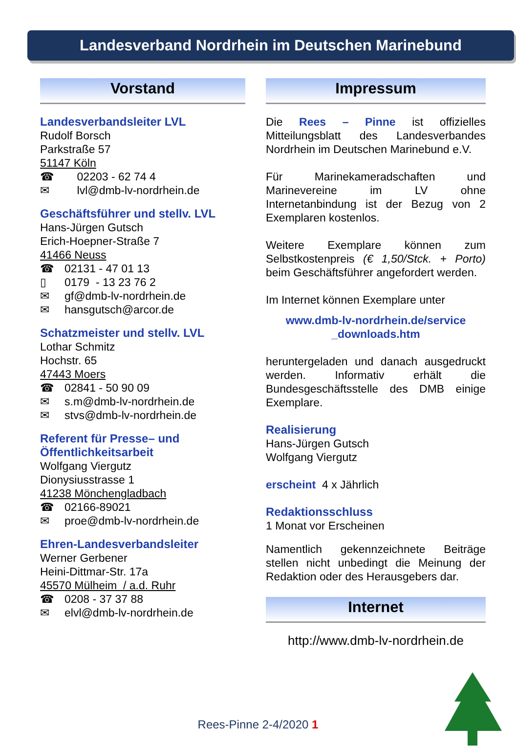Landesverband Nordrhein im Deutschen Marinebund
Vorstand
Landesverbandsleiter LVL
Rudolf Borsch
Parkstraße 57
51147 Köln
☎ 02203 - 62 74 4
✉ lvl@dmb-lv-nordrhein.de
Geschäftsführer und stellv. LVL
Hans-Jürgen Gutsch
Erich-Hoepner-Straße 7
41466 Neuss
☎ 02131 - 47 01 13
▯ 0179 - 13 23 76 2
✉ gf@dmb-lv-nordrhein.de
✉ hansgutsch@arcor.de
Schatzmeister und stellv. LVL
Lothar Schmitz
Hochstr. 65
47443 Moers
☎ 02841 - 50 90 09
✉ s.m@dmb-lv-nordrhein.de
✉ stvs@dmb-lv-nordrhein.de
Referent für Presse– und Öffentlichkeitsarbeit
Wolfgang Viergutz
Dionysiusstrasse 1
41238 Mönchengladbach
☎ 02166-89021
✉ proe@dmb-lv-nordrhein.de
Ehren-Landesverbandsleiter
Werner Gerbener
Heini-Dittmar-Str. 17a
45570 Mülheim / a.d. Ruhr
☎ 0208 - 37 37 88
✉ elvl@dmb-lv-nordrhein.de
Impressum
Die Rees – Pinne ist offizielles Mitteilungsblatt des Landesverbandes Nordrhein im Deutschen Marinebund e.V.
Für Marinekameradschaften und Marinevereine im LV ohne Internetanbindung ist der Bezug von 2 Exemplaren kostenlos.
Weitere Exemplare können zum Selbstkostenpreis (€ 1,50/Stck. + Porto) beim Geschäftsführer angefordert werden.
Im Internet können Exemplare unter
www.dmb-lv-nordrhein.de/service
_downloads.htm
heruntergeladen und danach ausgedruckt werden. Informativ erhält die Bundesgeschäftsstelle des DMB einige Exemplare.
Realisierung
Hans-Jürgen Gutsch
Wolfgang Viergutz
erscheint 4 x Jährlich
Redaktionsschluss
1 Monat vor Erscheinen
Namentlich gekennzeichnete Beiträge stellen nicht unbedingt die Meinung der Redaktion oder des Herausgebers dar.
Internet
http://www.dmb-lv-nordrhein.de
Rees-Pinne 2-4/2020 1